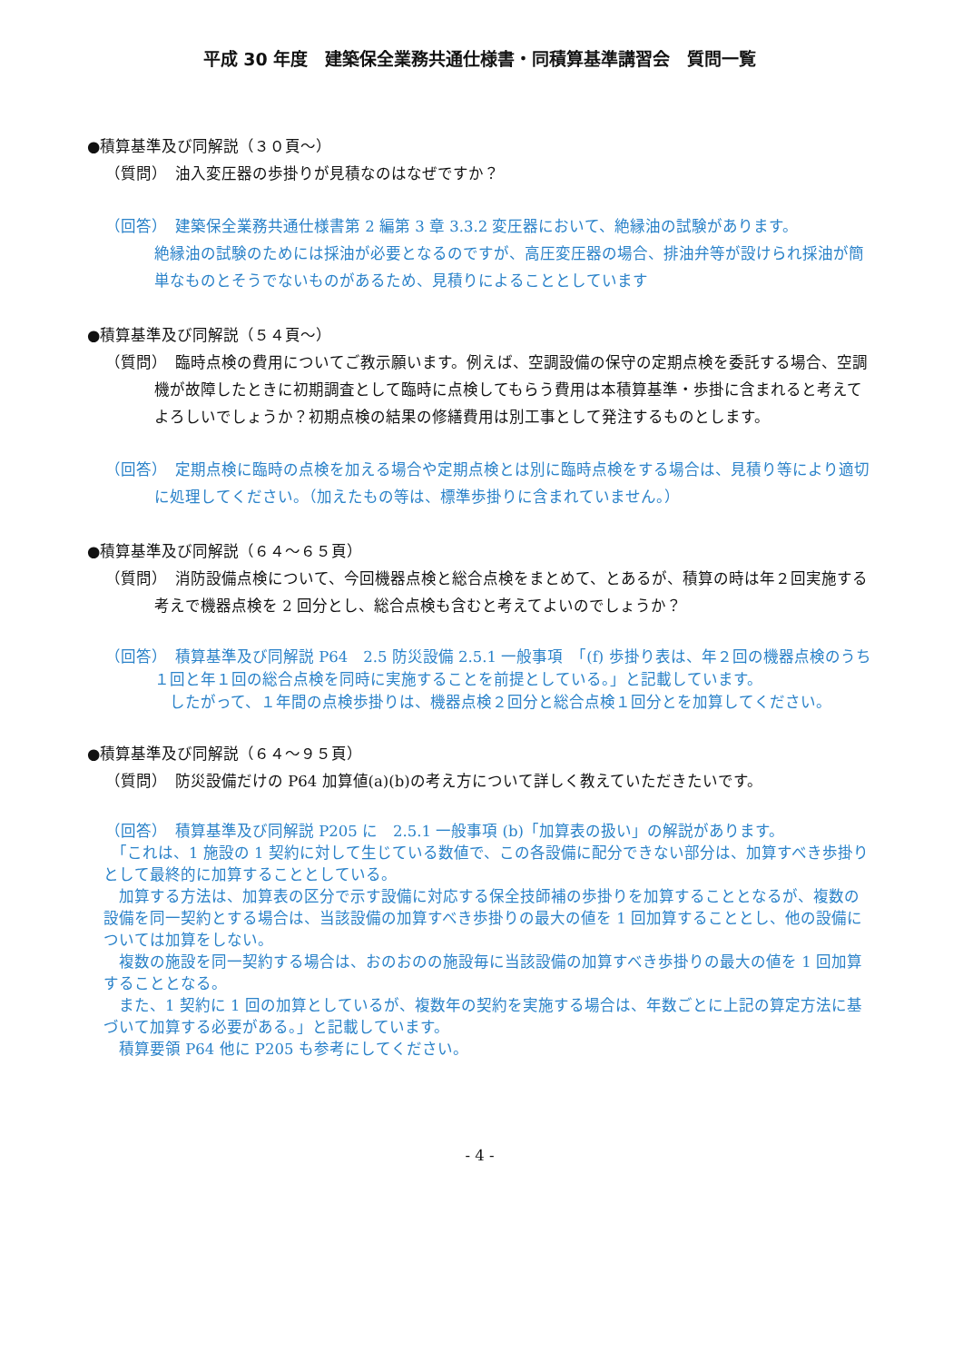平成 30 年度　建築保全業務共通仕様書・同積算基準講習会　質問一覧
●積算基準及び同解説（３０頁～）
（質問）　油入変圧器の歩掛りが見積なのはなぜですか？
（回答）　建築保全業務共通仕様書第 2 編第 3 章 3.3.2 変圧器において、絶縁油の試験があります。
絶縁油の試験のためには採油が必要となるのですが、高圧変圧器の場合、排油弁等が設けられ採油が簡単なものとそうでないものがあるため、見積りによることとしています
●積算基準及び同解説（５４頁～）
（質問）　臨時点検の費用についてご教示願います。例えば、空調設備の保守の定期点検を委託する場合、空調機が故障したときに初期調査として臨時に点検してもらう費用は本積算基準・歩掛に含まれると考えてよろしいでしょうか？初期点検の結果の修繕費用は別工事として発注するものとします。
（回答）　定期点検に臨時の点検を加える場合や定期点検とは別に臨時点検をする場合は、見積り等により適切に処理してください。（加えたもの等は、標準歩掛りに含まれていません。）
●積算基準及び同解説（６４～６５頁）
（質問）　消防設備点検について、今回機器点検と総合点検をまとめて、とあるが、積算の時は年２回実施する考えで機器点検を 2 回分とし、総合点検も含むと考えてよいのでしょうか？
（回答）　積算基準及び同解説 P64　2.5 防災設備 2.5.1 一般事項　「(f) 歩掛り表は、年２回の機器点検のうち１回と年１回の総合点検を同時に実施することを前提としている。」と記載しています。
　したがって、１年間の点検歩掛りは、機器点検２回分と総合点検１回分とを加算してください。
●積算基準及び同解説（６４～９５頁）
（質問）　防災設備だけの P64 加算値(a)(b)の考え方について詳しく教えていただきたいです。
（回答）　積算基準及び同解説 P205 に　2.5.1 一般事項 (b)「加算表の扱い」の解説があります。
　「これは、1 施設の 1 契約に対して生じている数値で、この各設備に配分できない部分は、加算すべき歩掛りとして最終的に加算することとしている。
　加算する方法は、加算表の区分で示す設備に対応する保全技師補の歩掛りを加算することとなるが、複数の設備を同一契約とする場合は、当該設備の加算すべき歩掛りの最大の値を 1 回加算することとし、他の設備については加算をしない。
　複数の施設を同一契約する場合は、おのおのの施設毎に当該設備の加算すべき歩掛りの最大の値を 1 回加算することとなる。
　また、1 契約に 1 回の加算としているが、複数年の契約を実施する場合は、年数ごとに上記の算定方法に基づいて加算する必要がある。」と記載しています。
　積算要領 P64 他に P205 も参考にしてください。
- 4 -